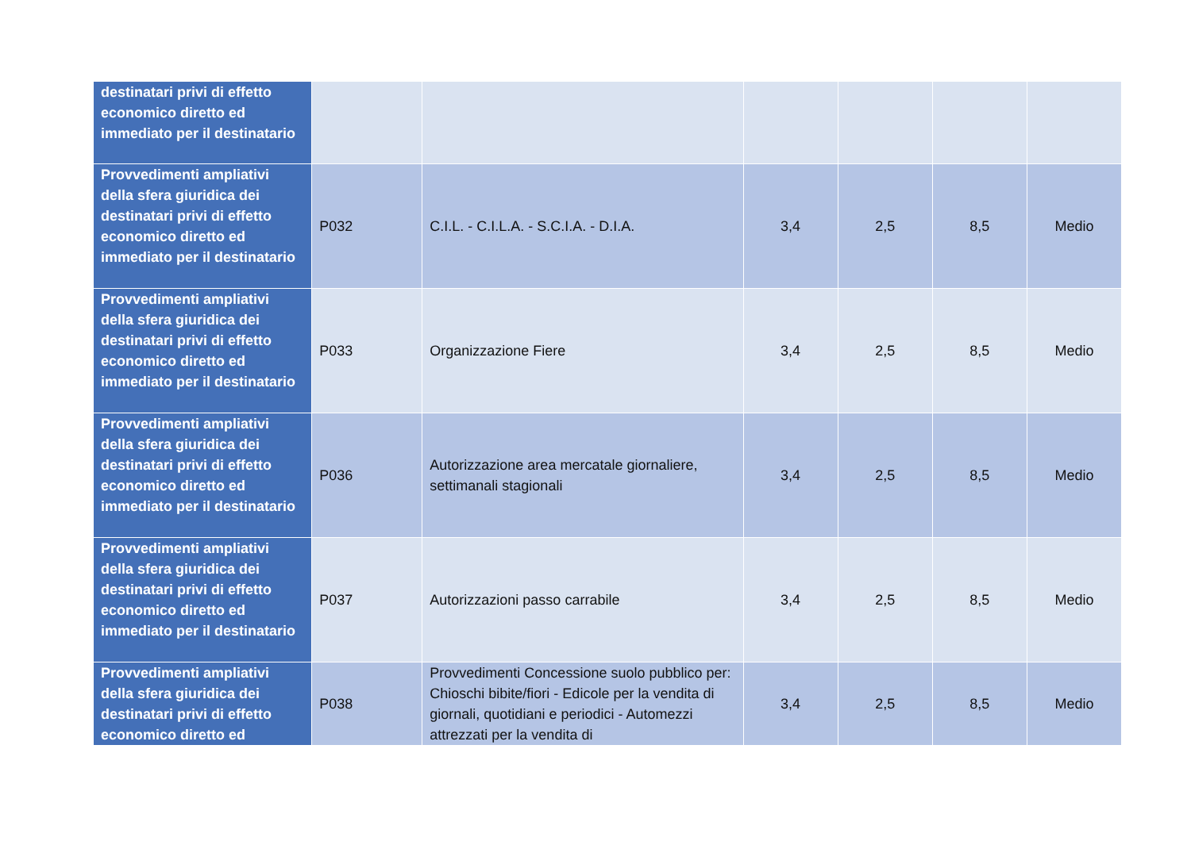| destinatari privi di effetto economico diretto ed immediato per il destinatario | | | | | | |
| Provvedimenti ampliativi della sfera giuridica dei destinatari privi di effetto economico diretto ed immediato per il destinatario | P032 | C.I.L. - C.I.L.A. - S.C.I.A. - D.I.A. | 3,4 | 2,5 | 8,5 | Medio |
| Provvedimenti ampliativi della sfera giuridica dei destinatari privi di effetto economico diretto ed immediato per il destinatario | P033 | Organizzazione Fiere | 3,4 | 2,5 | 8,5 | Medio |
| Provvedimenti ampliativi della sfera giuridica dei destinatari privi di effetto economico diretto ed immediato per il destinatario | P036 | Autorizzazione area mercatale giornaliere, settimanali stagionali | 3,4 | 2,5 | 8,5 | Medio |
| Provvedimenti ampliativi della sfera giuridica dei destinatari privi di effetto economico diretto ed immediato per il destinatario | P037 | Autorizzazioni passo carrabile | 3,4 | 2,5 | 8,5 | Medio |
| Provvedimenti ampliativi della sfera giuridica dei destinatari privi di effetto economico diretto ed | P038 | Provvedimenti Concessione suolo pubblico per: Chioschi bibite/fiori - Edicole per la vendita di giornali, quotidiani e periodici - Automezzi attrezzati per la vendita di | 3,4 | 2,5 | 8,5 | Medio |